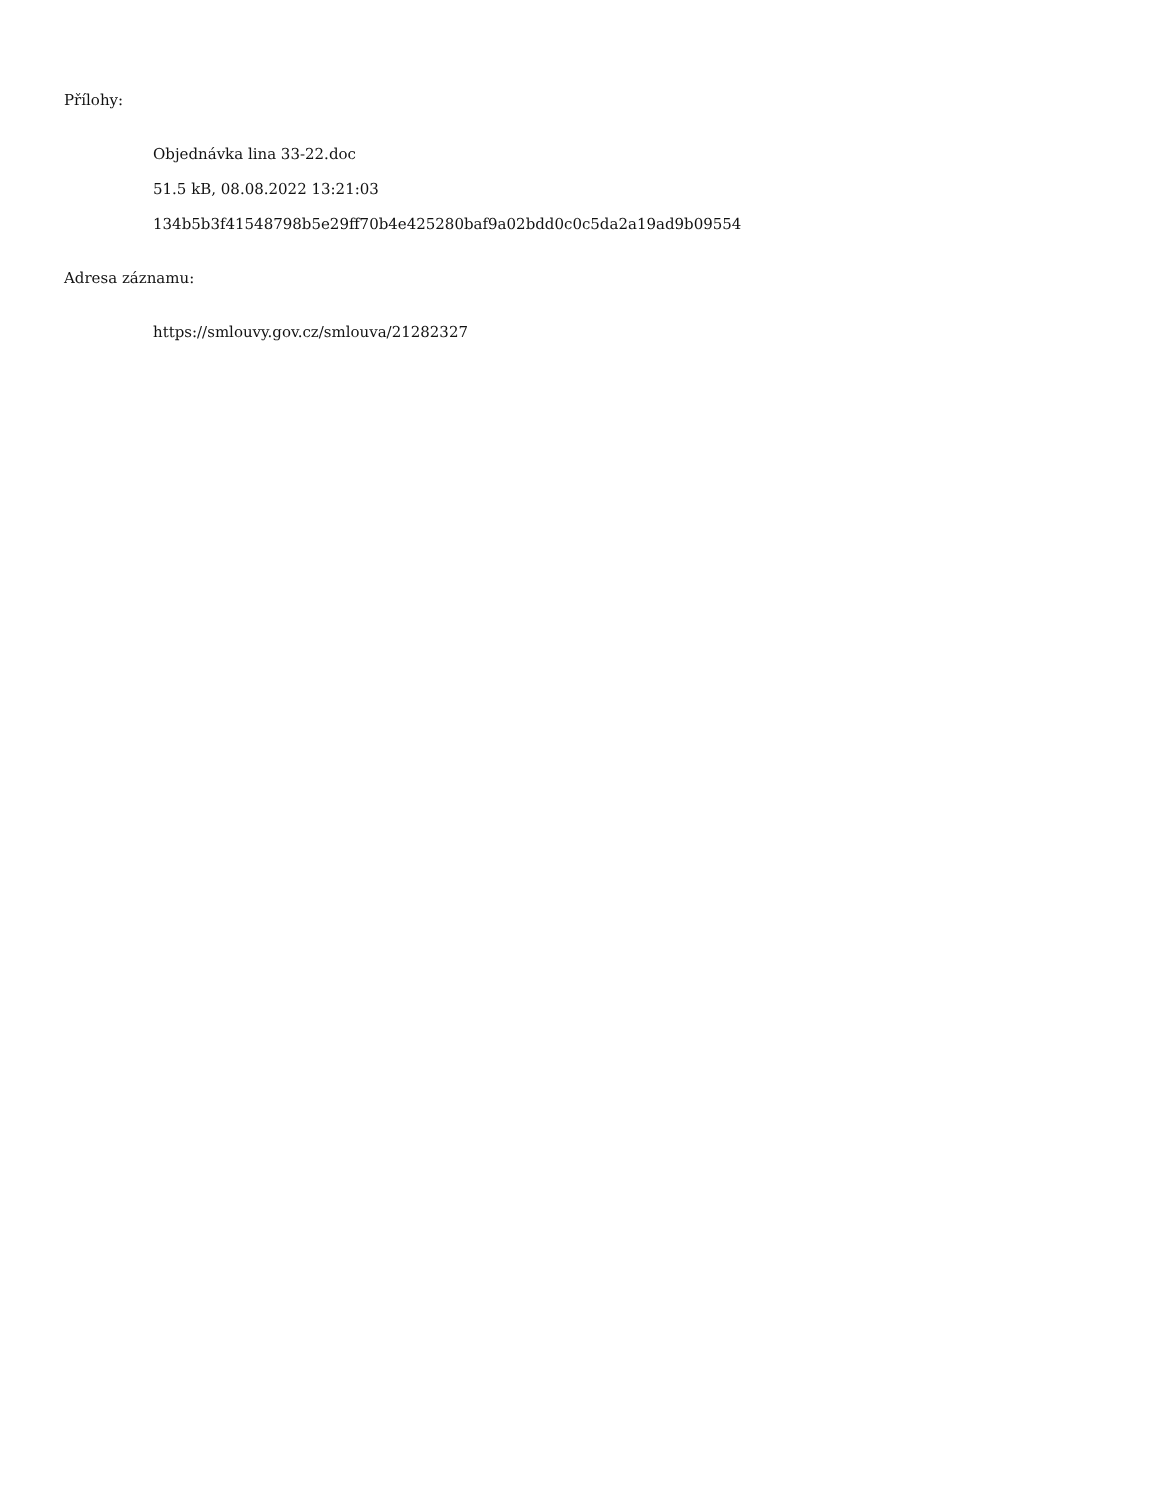Přílohy:
Objednávka lina 33-22.doc
51.5 kB, 08.08.2022 13:21:03
134b5b3f41548798b5e29ff70b4e425280baf9a02bdd0c0c5da2a19ad9b09554
Adresa záznamu:
https://smlouvy.gov.cz/smlouva/21282327